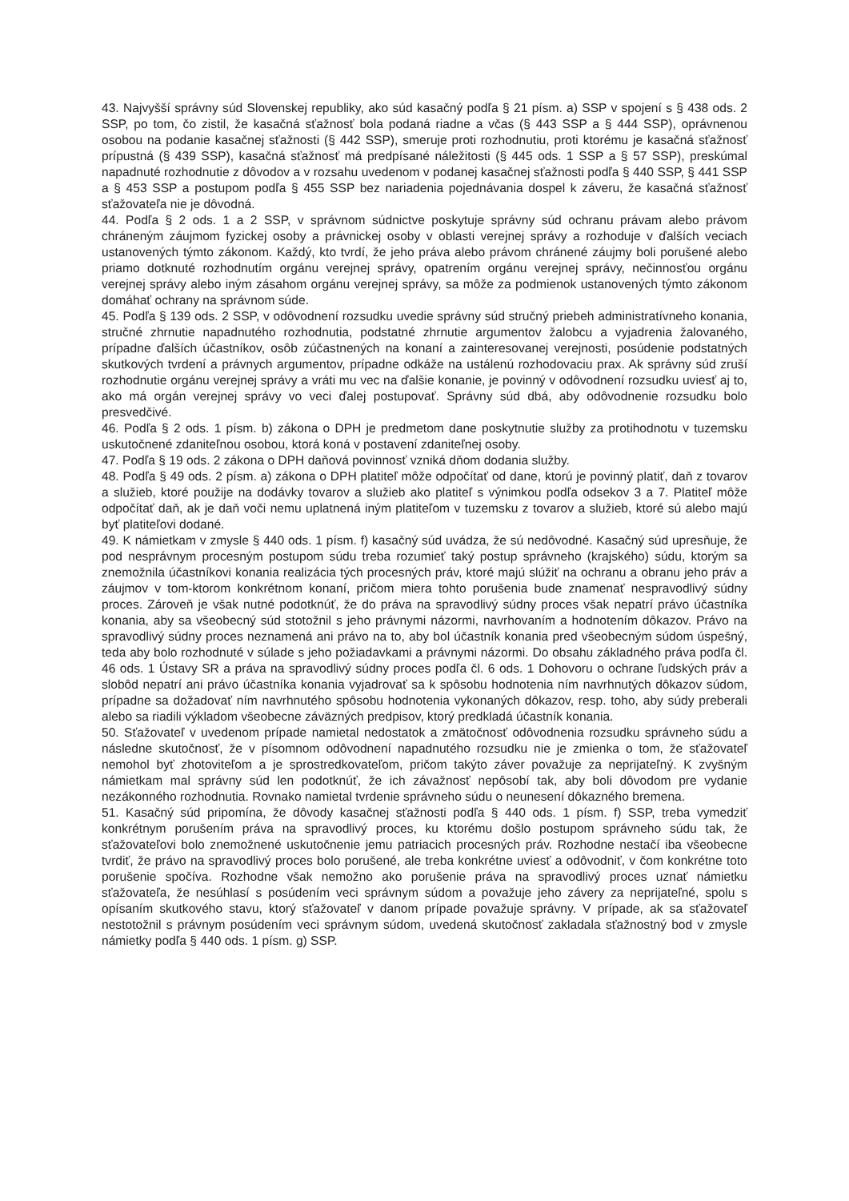43. Najvyšší správny súd Slovenskej republiky, ako súd kasačný podľa § 21 písm. a) SSP v spojení s § 438 ods. 2 SSP, po tom, čo zistil, že kasačná sťažnosť bola podaná riadne a včas (§ 443 SSP a § 444 SSP), oprávnenou osobou na podanie kasačnej sťažnosti (§ 442 SSP), smeruje proti rozhodnutiu, proti ktorému je kasačná sťažnosť prípustná (§ 439 SSP), kasačná sťažnosť má predpísané náležitosti (§ 445 ods. 1 SSP a § 57 SSP), preskúmal napadnuté rozhodnutie z dôvodov a v rozsahu uvedenom v podanej kasačnej sťažnosti podľa § 440 SSP, § 441 SSP a § 453 SSP a postupom podľa § 455 SSP bez nariadenia pojednávania dospel k záveru, že kasačná sťažnosť sťažovateľa nie je dôvodná.
44. Podľa § 2 ods. 1 a 2 SSP, v správnom súdnictve poskytuje správny súd ochranu právam alebo právom chráneným záujmom fyzickej osoby a právnickej osoby v oblasti verejnej správy a rozhoduje v ďalších veciach ustanovených týmto zákonom. Každý, kto tvrdí, že jeho práva alebo právom chránené záujmy boli porušené alebo priamo dotknuté rozhodnutím orgánu verejnej správy, opatrením orgánu verejnej správy, nečinnosťou orgánu verejnej správy alebo iným zásahom orgánu verejnej správy, sa môže za podmienok ustanovených týmto zákonom domáhať ochrany na správnom súde.
45. Podľa § 139 ods. 2 SSP, v odôvodnení rozsudku uvedie správny súd stručný priebeh administratívneho konania, stručné zhrnutie napadnutého rozhodnutia, podstatné zhrnutie argumentov žalobcu a vyjadrenia žalovaného, prípadne ďalších účastníkov, osôb zúčastnených na konaní a zainteresovanej verejnosti, posúdenie podstatných skutkových tvrdení a právnych argumentov, prípadne odkáže na ustálenú rozhodovaciu prax. Ak správny súd zruší rozhodnutie orgánu verejnej správy a vráti mu vec na ďalšie konanie, je povinný v odôvodnení rozsudku uviesť aj to, ako má orgán verejnej správy vo veci ďalej postupovať. Správny súd dbá, aby odôvodnenie rozsudku bolo presvedčivé.
46. Podľa § 2 ods. 1 písm. b) zákona o DPH je predmetom dane poskytnutie služby za protihodnotu v tuzemsku uskutočnené zdaniteľnou osobou, ktorá koná v postavení zdaniteľnej osoby.
47. Podľa § 19 ods. 2 zákona o DPH daňová povinnosť vzniká dňom dodania služby.
48. Podľa § 49 ods. 2 písm. a) zákona o DPH platiteľ môže odpočítať od dane, ktorú je povinný platiť, daň z tovarov a služieb, ktoré použije na dodávky tovarov a služieb ako platiteľ s výnimkou podľa odsekov 3 a 7. Platiteľ môže odpočítať daň, ak je daň voči nemu uplatnená iným platiteľom v tuzemsku z tovarov a služieb, ktoré sú alebo majú byť platiteľovi dodané.
49. K námietkam v zmysle § 440 ods. 1 písm. f) kasačný súd uvádza, že sú nedôvodné. Kasačný súd upresňuje, že pod nesprávnym procesným postupom súdu treba rozumieť taký postup správneho (krajského) súdu, ktorým sa znemožnila účastníkovi konania realizácia tých procesných práv, ktoré majú slúžiť na ochranu a obranu jeho práv a záujmov v tom-ktorom konkrétnom konaní, pričom miera tohto porušenia bude znamenať nespravodlivý súdny proces. Zároveň je však nutné podotknúť, že do práva na spravodlivý súdny proces však nepatrí právo účastníka konania, aby sa všeobecný súd stotožnil s jeho právnymi názormi, navrhovaním a hodnotením dôkazov. Právo na spravodlivý súdny proces neznamená ani právo na to, aby bol účastník konania pred všeobecným súdom úspešný, teda aby bolo rozhodnuté v súlade s jeho požiadavkami a právnymi názormi. Do obsahu základného práva podľa čl. 46 ods. 1 Ústavy SR a práva na spravodlivý súdny proces podľa čl. 6 ods. 1 Dohovoru o ochrane ľudských práv a slobôd nepatrí ani právo účastníka konania vyjadrovať sa k spôsobu hodnotenia ním navrhnutých dôkazov súdom, prípadne sa dožadovať ním navrhnutého spôsobu hodnotenia vykonaných dôkazov, resp. toho, aby súdy preberali alebo sa riadili výkladom všeobecne záväzných predpisov, ktorý predkladá účastník konania.
50. Sťažovateľ v uvedenom prípade namietal nedostatok a zmätočnosť odôvodnenia rozsudku správneho súdu a následne skutočnosť, že v písomnom odôvodnení napadnutého rozsudku nie je zmienka o tom, že sťažovateľ nemohol byť zhotoviteľom a je sprostredkovateľom, pričom takýto záver považuje za neprijateľný. K zvyšným námietkam mal správny súd len podotknúť, že ich závažnosť nepôsobí tak, aby boli dôvodom pre vydanie nezákonného rozhodnutia. Rovnako namietal tvrdenie správneho súdu o neunesení dôkazného bremena.
51. Kasačný súd pripomína, že dôvody kasačnej sťažnosti podľa § 440 ods. 1 písm. f) SSP, treba vymedziť konkrétnym porušením práva na spravodlivý proces, ku ktorému došlo postupom správneho súdu tak, že sťažovateľovi bolo znemožnené uskutočnenie jemu patriacich procesných práv. Rozhodne nestačí iba všeobecne tvrdiť, že právo na spravodlivý proces bolo porušené, ale treba konkrétne uviesť a odôvodniť, v čom konkrétne toto porušenie spočíva. Rozhodne však nemožno ako porušenie práva na spravodlivý proces uznať námietku sťažovateľa, že nesúhlasí s posúdením veci správnym súdom a považuje jeho závery za neprijateľné, spolu s opísaním skutkového stavu, ktorý sťažovateľ v danom prípade považuje správny. V prípade, ak sa sťažovateľ nestotožnil s právnym posúdením veci správnym súdom, uvedená skutočnosť zakladala sťažnostný bod v zmysle námietky podľa § 440 ods. 1 písm. g) SSP.